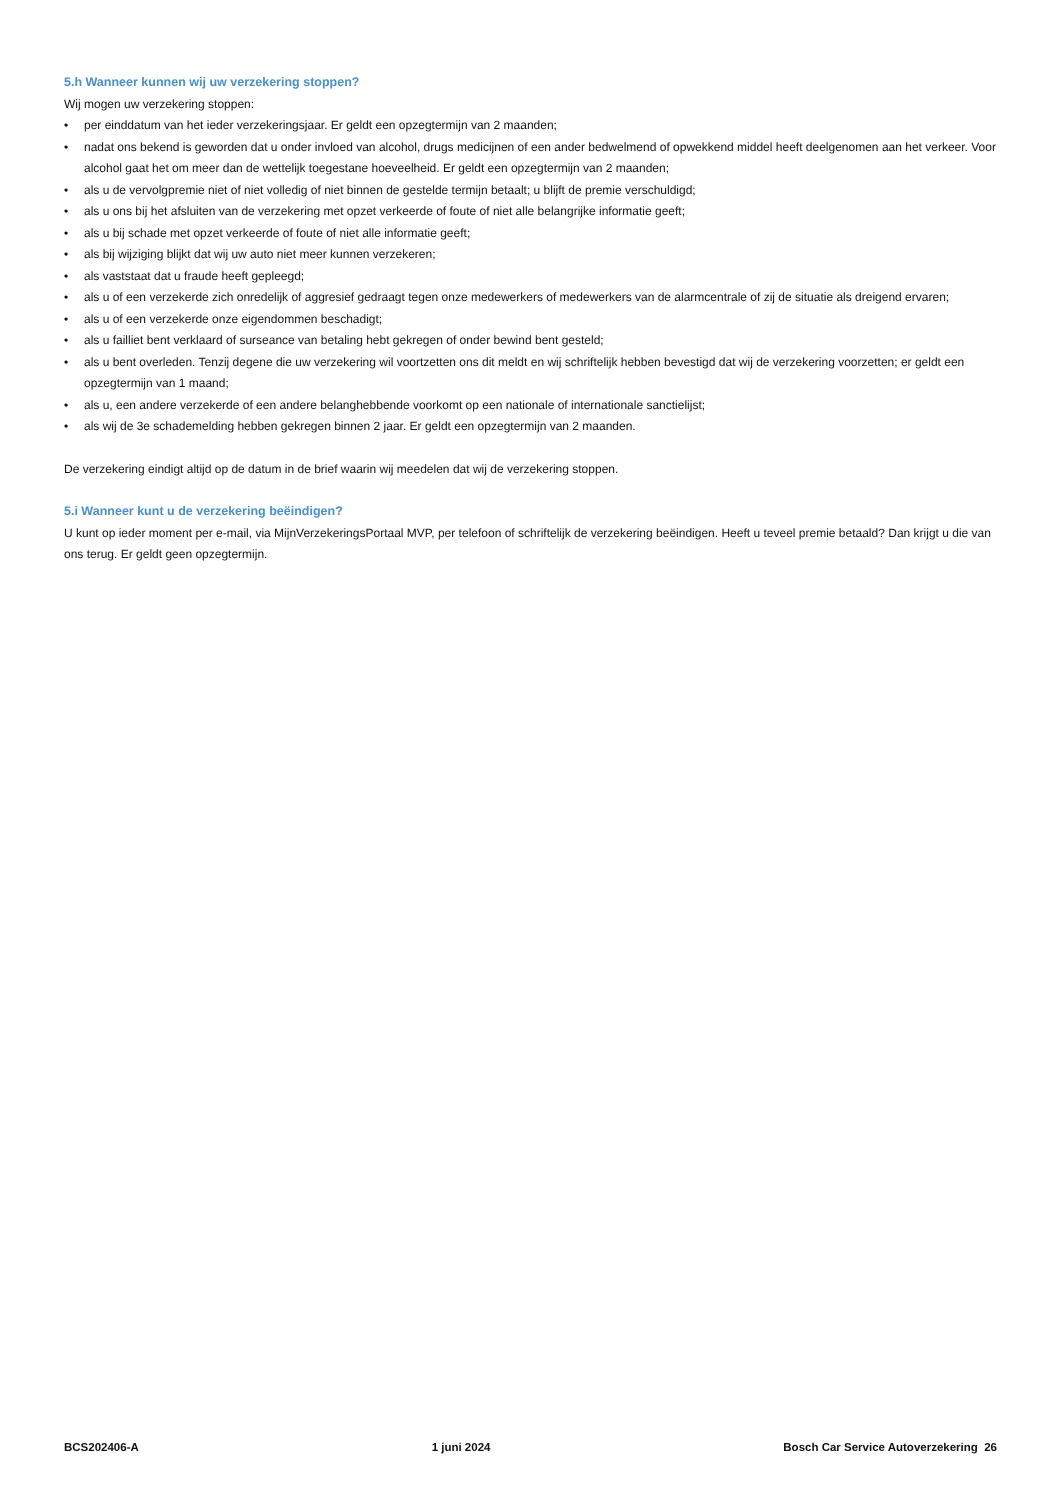5.h Wanneer kunnen wij uw verzekering stoppen?
Wij mogen uw verzekering stoppen:
• per einddatum van het ieder verzekeringsjaar. Er geldt een opzegtermijn van 2 maanden;
• nadat ons bekend is geworden dat u onder invloed van alcohol, drugs medicijnen of een ander bedwelmend of opwekkend middel heeft deelgenomen aan het verkeer. Voor alcohol gaat het om meer dan de wettelijk toegestane hoeveelheid. Er geldt een opzegtermijn van 2 maanden;
• als u de vervolgpremie niet of niet volledig of niet binnen de gestelde termijn betaalt; u blijft de premie verschuldigd;
• als u ons bij het afsluiten van de verzekering met opzet verkeerde of foute of niet alle belangrijke informatie geeft;
• als u bij schade met opzet verkeerde of foute of niet alle informatie geeft;
• als bij wijziging blijkt dat wij uw auto niet meer kunnen verzekeren;
• als vaststaat dat u fraude heeft gepleegd;
• als u of een verzekerde zich onredelijk of aggresief gedraagt tegen onze medewerkers of medewerkers van de alarmcentrale of zij de situatie als dreigend ervaren;
• als u of een verzekerde onze eigendommen beschadigt;
• als u failliet bent verklaard of surseance van betaling hebt gekregen of onder bewind bent gesteld;
• als u bent overleden. Tenzij degene die uw verzekering wil voortzetten ons dit meldt en wij schriftelijk hebben bevestigd dat wij de verzekering voorzetten; er geldt een opzegtermijn van 1 maand;
• als u, een andere verzekerde of een andere belanghebbende voorkomt op een nationale of internationale sanctielijst;
• als wij de 3e schademelding hebben gekregen binnen 2 jaar. Er geldt een opzegtermijn van 2 maanden.
De verzekering eindigt altijd op de datum in de brief waarin wij meedelen dat wij de verzekering stoppen.
5.i Wanneer kunt u de verzekering beëindigen?
U kunt op ieder moment per e-mail, via MijnVerzekeringsPortaal MVP, per telefoon of schriftelijk de verzekering beëindigen. Heeft u teveel premie betaald? Dan krijgt u die van ons terug. Er geldt geen opzegtermijn.
BCS202406-A 1 juni 2024 Bosch Car Service Autoverzekering 26